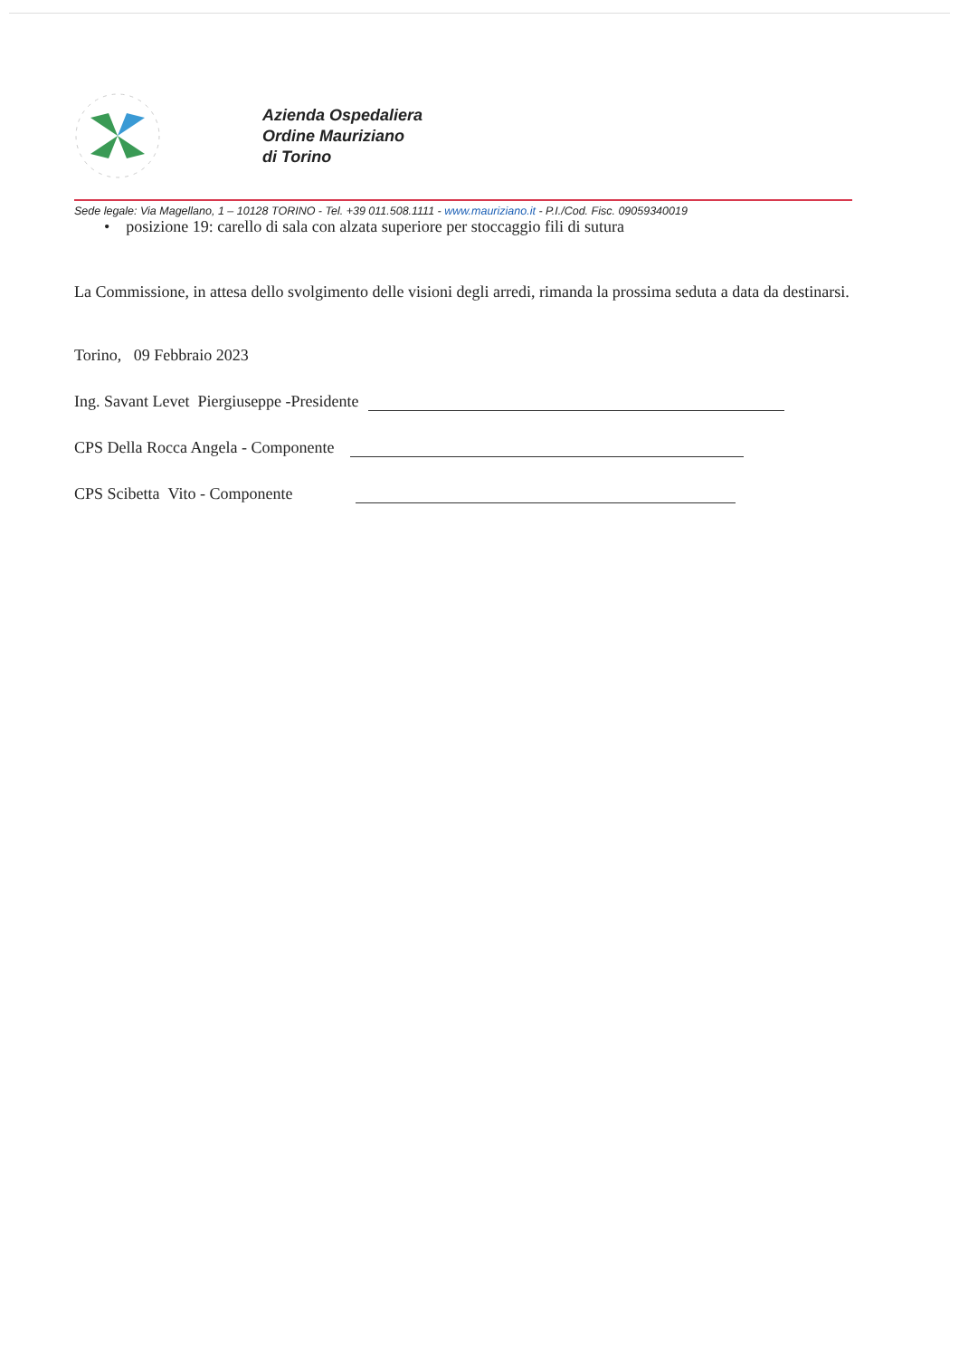Azienda Ospedaliera
Ordine Mauriziano
di Torino
Sede legale: Via Magellano, 1 – 10128 TORINO - Tel. +39 011.508.1111 - www.mauriziano.it - P.I./Cod. Fisc. 09059340019
• posizione 19: carello di sala con alzata superiore per stoccaggio fili di sutura
La Commissione, in attesa dello svolgimento delle visioni degli arredi, rimanda la prossima seduta a data da destinarsi.
Torino, 09 Febbraio 2023
Ing. Savant Levet Piergiuseppe -Presidente
CPS Della Rocca Angela - Componente
CPS Scibetta Vito - Componente